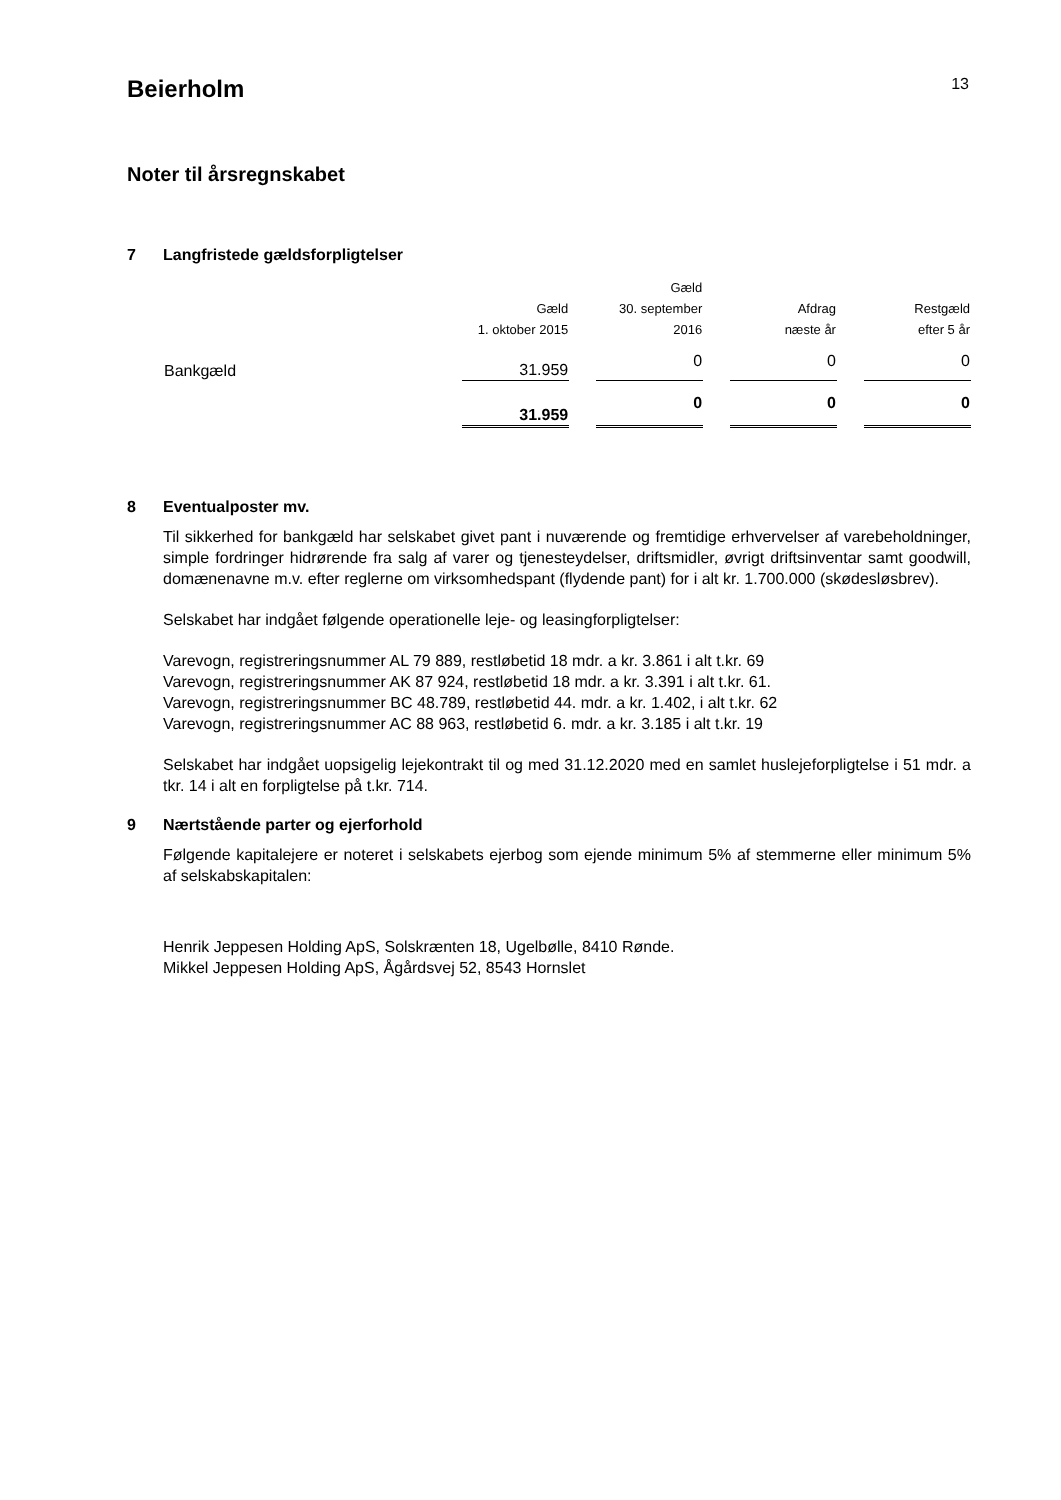Beierholm
13
Noter til årsregnskabet
7 Langfristede gældsforpligtelser
| | Gæld 1. oktober 2015 | | Gæld 30. september 2016 | | Afdrag næste år | | Restgæld efter 5 år |
| --- | --- | --- | --- | --- | --- | --- | --- |
| Bankgæld | 31.959 | | 0 | | 0 | | 0 |
| | 31.959 | | 0 | | 0 | | 0 |
8 Eventualposter mv.
Til sikkerhed for bankgæld har selskabet givet pant i nuværende og fremtidige erhvervelser af varebeholdninger, simple fordringer hidrørende fra salg af varer og tjenesteydelser, driftsmidler, øvrigt driftsinventar samt goodwill, domænenavne m.v. efter reglerne om virksomhedspant (flydende pant) for i alt kr. 1.700.000 (skødesløsbrev).
Selskabet har indgået følgende operationelle leje- og leasingforpligtelser:
Varevogn, registreringsnummer AL 79 889, restløbetid 18 mdr. a kr. 3.861 i alt t.kr. 69
Varevogn, registreringsnummer AK 87 924, restløbetid 18 mdr. a kr. 3.391 i alt t.kr. 61.
Varevogn, registreringsnummer BC 48.789, restløbetid 44. mdr. a kr. 1.402, i alt t.kr. 62
Varevogn, registreringsnummer AC 88 963, restløbetid 6. mdr. a kr. 3.185 i alt t.kr. 19
Selskabet har indgået uopsigelig lejekontrakt til og med 31.12.2020 med en samlet huslejeforpligtelse i 51 mdr. a tkr. 14 i alt en forpligtelse på t.kr. 714.
9 Nærtstående parter og ejerforhold
Følgende kapitalejere er noteret i selskabets ejerbog som ejende minimum 5% af stemmerne eller minimum 5% af selskabskapitalen:
Henrik Jeppesen Holding ApS, Solskrænten 18, Ugelbølle, 8410 Rønde.
Mikkel Jeppesen Holding ApS, Ågårdsvej 52, 8543 Hornslet